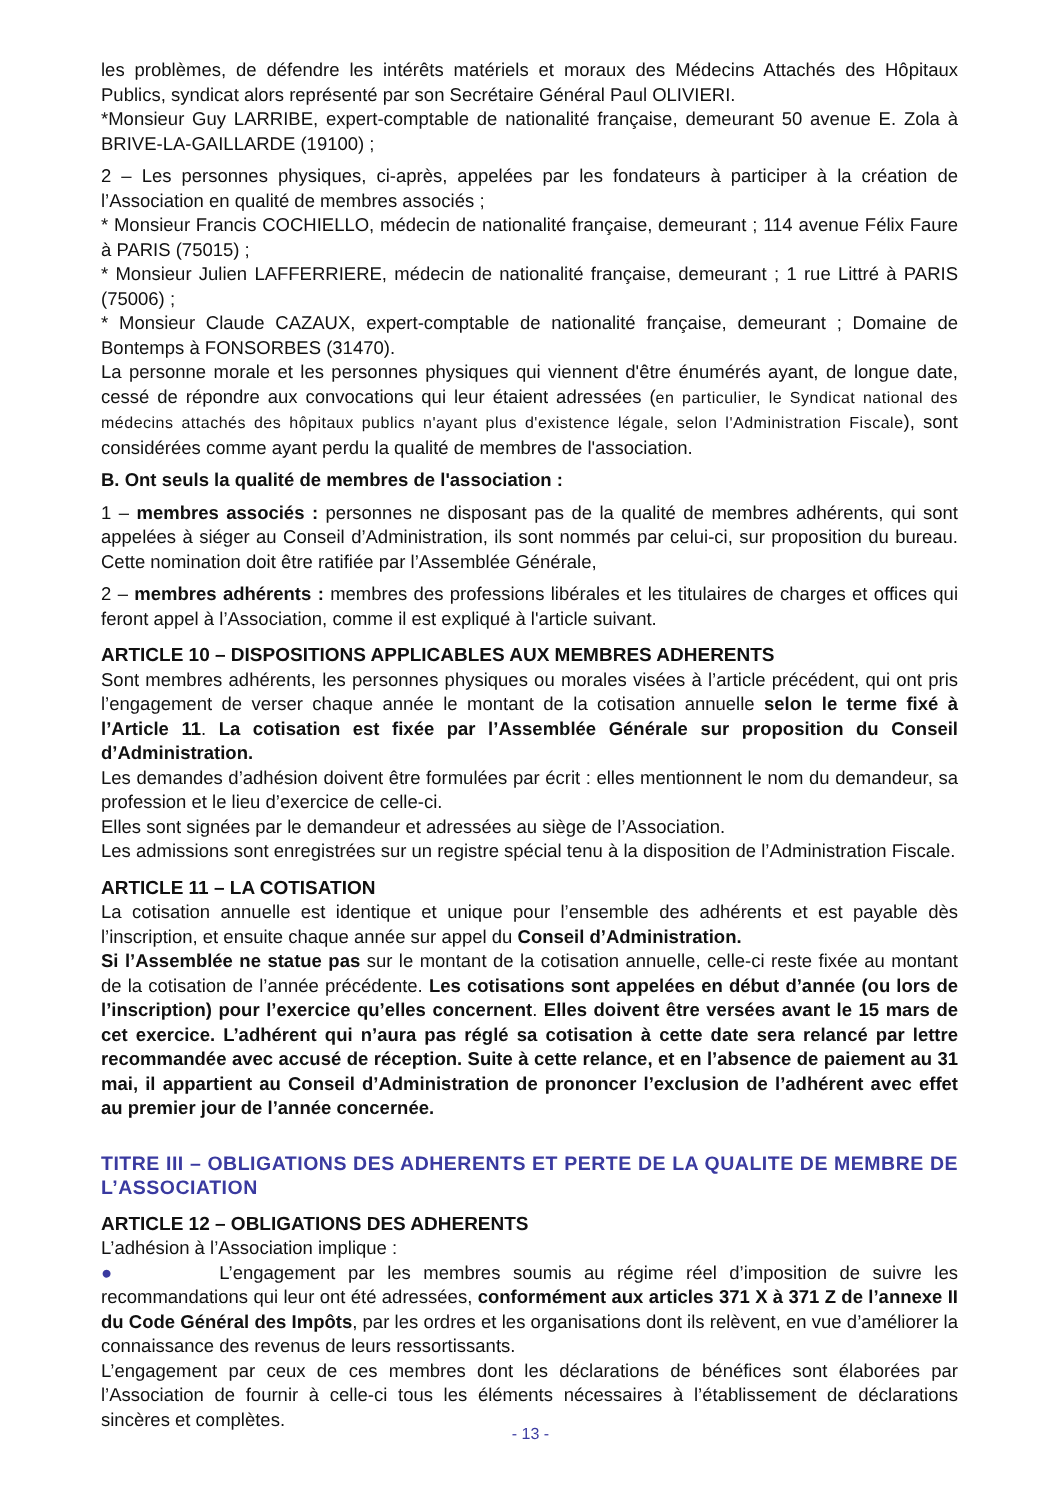les problèmes, de défendre les intérêts matériels et moraux des Médecins Attachés des Hôpitaux Publics, syndicat alors représenté par son Secrétaire Général Paul OLIVIERI.
*Monsieur Guy LARRIBE, expert-comptable de nationalité française, demeurant 50 avenue E. Zola à BRIVE-LA-GAILLARDE (19100) ;
2 – Les personnes physiques, ci-après, appelées par les fondateurs à participer à la création de l’Association en qualité de membres associés ;
* Monsieur Francis COCHIELLO, médecin de nationalité française, demeurant ; 114 avenue Félix Faure à PARIS (75015) ;
* Monsieur Julien LAFFERRIERE, médecin de nationalité française, demeurant ; 1 rue Littré à PARIS (75006) ;
* Monsieur Claude CAZAUX, expert-comptable de nationalité française, demeurant ; Domaine de Bontemps à FONSORBES (31470).
La personne morale et les personnes physiques qui viennent d'être énumérés ayant, de longue date, cessé de répondre aux convocations qui leur étaient adressées (en particulier, le Syndicat national des médecins attachés des hôpitaux publics n'ayant plus d'existence légale, selon l'Administration Fiscale), sont considérées comme ayant perdu la qualité de membres de l'association.
B. Ont seuls la qualité de membres de l'association :
1 – membres associés : personnes ne disposant pas de la qualité de membres adhérents, qui sont appelées à siéger au Conseil d’Administration, ils sont nommés par celui-ci, sur proposition du bureau. Cette nomination doit être ratifiée par l’Assemblée Générale,
2 – membres adhérents : membres des professions libérales et les titulaires de charges et offices qui feront appel à l’Association, comme il est expliqué à l'article suivant.
ARTICLE 10 – DISPOSITIONS APPLICABLES AUX MEMBRES ADHERENTS
Sont membres adhérents, les personnes physiques ou morales visées à l’article précédent, qui ont pris l’engagement de verser chaque année le montant de la cotisation annuelle selon le terme fixé à l’Article 11. La cotisation est fixée par l’Assemblée Générale sur proposition du Conseil d’Administration.
Les demandes d’adhésion doivent être formulées par écrit : elles mentionnent le nom du demandeur, sa profession et le lieu d’exercice de celle-ci.
Elles sont signées par le demandeur et adressées au siège de l’Association.
Les admissions sont enregistrées sur un registre spécial tenu à la disposition de l’Administration Fiscale.
ARTICLE 11 – LA COTISATION
La cotisation annuelle est identique et unique pour l’ensemble des adhérents et est payable dès l’inscription, et ensuite chaque année sur appel du Conseil d’Administration.
Si l’Assemblée ne statue pas sur le montant de la cotisation annuelle, celle-ci reste fixée au montant de la cotisation de l’année précédente. Les cotisations sont appelées en début d’année (ou lors de l’inscription) pour l’exercice qu’elles concernent. Elles doivent être versées avant le 15 mars de cet exercice. L’adhérent qui n’aura pas réglé sa cotisation à cette date sera relancé par lettre recommandée avec accusé de réception. Suite à cette relance, et en l’absence de paiement au 31 mai, il appartient au Conseil d’Administration de prononcer l’exclusion de l’adhérent avec effet au premier jour de l’année concernée.
TITRE III – OBLIGATIONS DES ADHERENTS ET PERTE DE LA QUALITE DE MEMBRE DE L’ASSOCIATION
ARTICLE 12 – OBLIGATIONS DES ADHERENTS
L’adhésion à l’Association implique :
● L’engagement par les membres soumis au régime réel d’imposition de suivre les recommandations qui leur ont été adressées, conformément aux articles 371 X à 371 Z de l’annexe II du Code Général des Impôts, par les ordres et les organisations dont ils relèvent, en vue d’améliorer la connaissance des revenus de leurs ressortissants.
L’engagement par ceux de ces membres dont les déclarations de bénéfices sont élaborées par l’Association de fournir à celle-ci tous les éléments nécessaires à l’établissement de déclarations sincères et complètes.
- 13 -